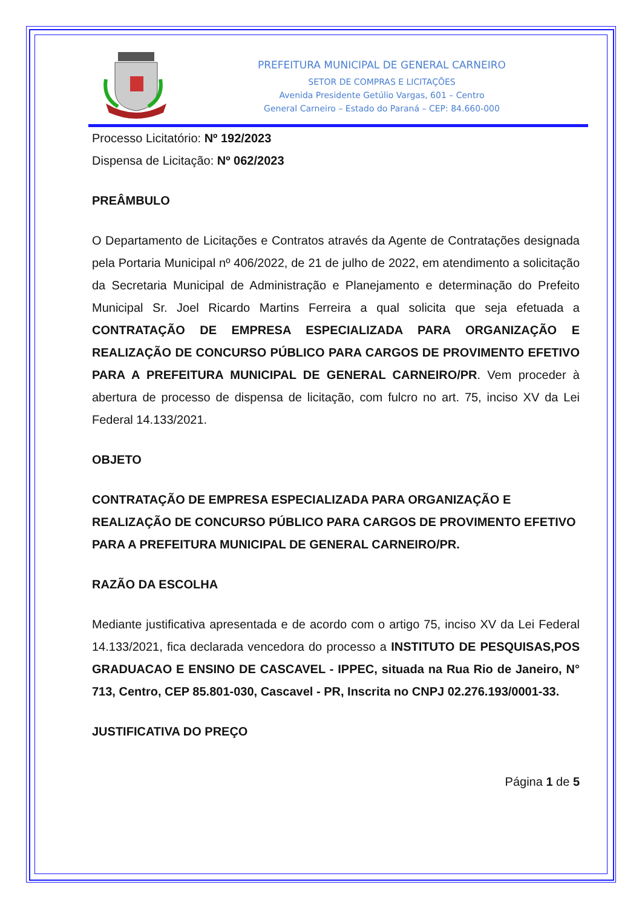PREFEITURA MUNICIPAL DE GENERAL CARNEIRO
SETOR DE COMPRAS E LICITAÇÕES
Avenida Presidente Getúlio Vargas, 601 – Centro
General Carneiro – Estado do Paraná – CEP: 84.660-000
Processo Licitatório: Nº 192/2023
Dispensa de Licitação: Nº 062/2023
PREÂMBULO
O Departamento de Licitações e Contratos através da Agente de Contratações designada pela Portaria Municipal nº 406/2022, de 21 de julho de 2022, em atendimento a solicitação da Secretaria Municipal de Administração e Planejamento e determinação do Prefeito Municipal Sr. Joel Ricardo Martins Ferreira a qual solicita que seja efetuada a CONTRATAÇÃO DE EMPRESA ESPECIALIZADA PARA ORGANIZAÇÃO E REALIZAÇÃO DE CONCURSO PÚBLICO PARA CARGOS DE PROVIMENTO EFETIVO PARA A PREFEITURA MUNICIPAL DE GENERAL CARNEIRO/PR. Vem proceder à abertura de processo de dispensa de licitação, com fulcro no art. 75, inciso XV da Lei Federal 14.133/2021.
OBJETO
CONTRATAÇÃO DE EMPRESA ESPECIALIZADA PARA ORGANIZAÇÃO E REALIZAÇÃO DE CONCURSO PÚBLICO PARA CARGOS DE PROVIMENTO EFETIVO PARA A PREFEITURA MUNICIPAL DE GENERAL CARNEIRO/PR.
RAZÃO DA ESCOLHA
Mediante justificativa apresentada e de acordo com o artigo 75, inciso XV da Lei Federal 14.133/2021, fica declarada vencedora do processo a INSTITUTO DE PESQUISAS,POS GRADUACAO E ENSINO DE CASCAVEL - IPPEC, situada na Rua Rio de Janeiro, N° 713, Centro, CEP 85.801-030, Cascavel - PR, Inscrita no CNPJ 02.276.193/0001-33.
JUSTIFICATIVA DO PREÇO
Página 1 de 5